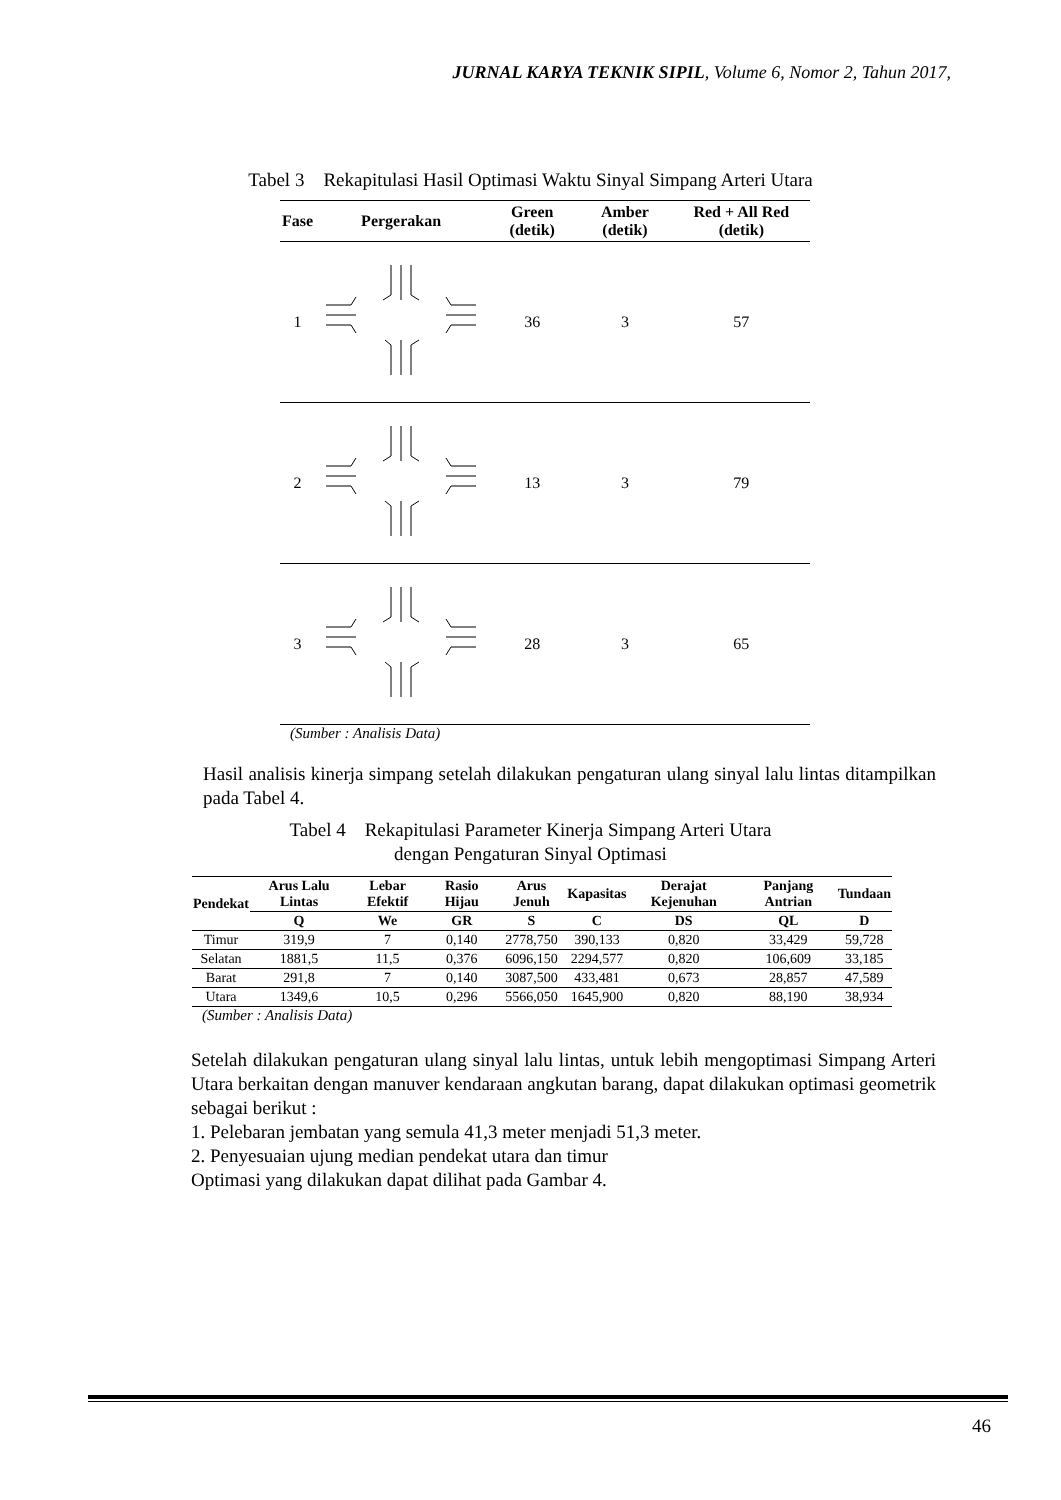JURNAL KARYA TEKNIK SIPIL, Volume 6, Nomor 2, Tahun 2017,
Tabel 3 Rekapitulasi Hasil Optimasi Waktu Sinyal Simpang Arteri Utara
| Fase | Pergerakan | Green (detik) | Amber (detik) | Red + All Red (detik) |
| --- | --- | --- | --- | --- |
| 1 | | 36 | 3 | 57 |
| 2 | | 13 | 3 | 79 |
| 3 | | 28 | 3 | 65 |
(Sumber : Analisis Data)
Hasil analisis kinerja simpang setelah dilakukan pengaturan ulang sinyal lalu lintas ditampilkan pada Tabel 4.
Tabel 4 Rekapitulasi Parameter Kinerja Simpang Arteri Utara
dengan Pengaturan Sinyal Optimasi
| Pendekat | Arus Lalu Lintas | Lebar Efektif | Rasio Hijau | Arus Jenuh | Kapasitas | Derajat Kejenuhan | Panjang Antrian | Tundaan |
| --- | --- | --- | --- | --- | --- | --- | --- | --- |
| | Q | We | GR | S | C | DS | QL | D |
| Timur | 319,9 | 7 | 0,140 | 2778,750 | 390,133 | 0,820 | 33,429 | 59,728 |
| Selatan | 1881,5 | 11,5 | 0,376 | 6096,150 | 2294,577 | 0,820 | 106,609 | 33,185 |
| Barat | 291,8 | 7 | 0,140 | 3087,500 | 433,481 | 0,673 | 28,857 | 47,589 |
| Utara | 1349,6 | 10,5 | 0,296 | 5566,050 | 1645,900 | 0,820 | 88,190 | 38,934 |
(Sumber : Analisis Data)
Setelah dilakukan pengaturan ulang sinyal lalu lintas, untuk lebih mengoptimasi Simpang Arteri Utara berkaitan dengan manuver kendaraan angkutan barang, dapat dilakukan optimasi geometrik sebagai berikut :
1. Pelebaran jembatan yang semula 41,3 meter menjadi 51,3 meter.
2. Penyesuaian ujung median pendekat utara dan timur
Optimasi yang dilakukan dapat dilihat pada Gambar 4.
46